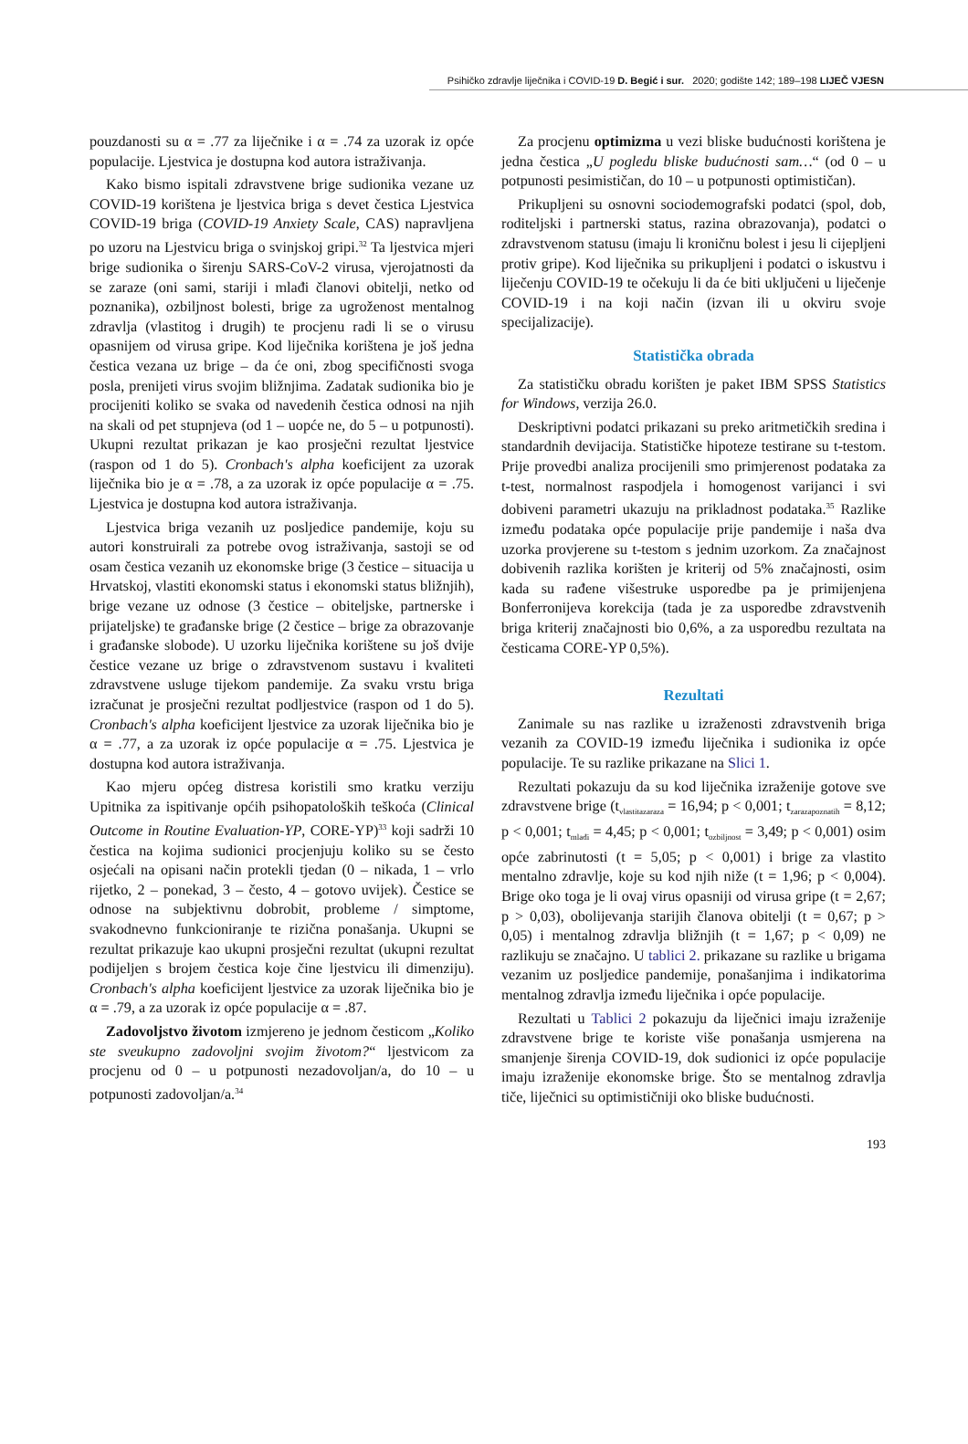Psihičko zdravlje liječnika i COVID-19 D. Begić i sur. 2020; godište 142; 189–198 LIJEČ VJESN
pouzdanosti su α = .77 za liječnike i α = .74 za uzorak iz opće populacije. Ljestvica je dostupna kod autora istraživanja.
Kako bismo ispitali zdravstvene brige sudionika vezane uz COVID-19 korištena je ljestvica briga s devet čestica Ljestvica COVID-19 briga (COVID-19 Anxiety Scale, CAS) napravljena po uzoru na Ljestvicu briga o svinjskoj gripi.<sup>32</sup> Ta ljestvica mjeri brige sudionika o širenju SARS-CoV-2 virusa, vjerojatnosti da se zaraze (oni sami, stariji i mlađi članovi obitelji, netko od poznanika), ozbiljnost bolesti, brige za ugroženost mentalnog zdravlja (vlastitog i drugih) te procjenu radi li se o virusu opasnijem od virusa gripe. Kod liječnika korištena je još jedna čestica vezana uz brige – da će oni, zbog specifičnosti svoga posla, prenijeti virus svojim bližnjima. Zadatak sudionika bio je procijeniti koliko se svaka od navedenih čestica odnosi na njih na skali od pet stupnjeva (od 1 – uopće ne, do 5 – u potpunosti). Ukupni rezultat prikazan je kao prosječni rezultat ljestvice (raspon od 1 do 5). Cronbach's alpha koeficijent za uzorak liječnika bio je α = .78, a za uzorak iz opće populacije α = .75. Ljestvica je dostupna kod autora istraživanja.
Ljestvica briga vezanih uz posljedice pandemije, koju su autori konstruirali za potrebe ovog istraživanja, sastoji se od osam čestica vezanih uz ekonomske brige (3 čestice – situacija u Hrvatskoj, vlastiti ekonomski status i ekonomski status bližnjih), brige vezane uz odnose (3 čestice – obiteljske, partnerske i prijateljske) te građanske brige (2 čestice – brige za obrazovanje i građanske slobode). U uzorku liječnika korištene su još dvije čestice vezane uz brige o zdravstvenom sustavu i kvaliteti zdravstvene usluge tijekom pandemije. Za svaku vrstu briga izračunat je prosječni rezultat podljestvice (raspon od 1 do 5). Cronbach's alpha koeficijent ljestvice za uzorak liječnika bio je α = .77, a za uzorak iz opće populacije α = .75. Ljestvica je dostupna kod autora istraživanja.
Kao mjeru općeg distresa koristili smo kratku verziju Upitnika za ispitivanje općih psihopatoloških teškoća (Clinical Outcome in Routine Evaluation-YP, CORE-YP)<sup>33</sup> koji sadrži 10 čestica na kojima sudionici procjenjuju koliko su se često osjećali na opisani način protekli tjedan (0 – nikada, 1 – vrlo rijetko, 2 – ponekad, 3 – često, 4 – gotovo uvijek). Čestice se odnose na subjektivnu dobrobit, probleme / simptome, svakodnevno funkcioniranje te rizična ponašanja. Ukupni se rezultat prikazuje kao ukupni prosječni rezultat (ukupni rezultat podijeljen s brojem čestica koje čine ljestvicu ili dimenziju). Cronbach's alpha koeficijent ljestvice za uzorak liječnika bio je α = .79, a za uzorak iz opće populacije α = .87.
Zadovoljstvo životom izmjereno je jednom česticom „Koliko ste sveukupno zadovoljni svojim životom?“ ljestvicom za procjenu od 0 – u potpunosti nezadovoljan/a, do 10 – u potpunosti zadovoljan/a.<sup>34</sup>
Za procjenu optimizma u vezi bliske budućnosti korištena je jedna čestica „U pogledu bliske budućnosti sam…“ (od 0 – u potpunosti pesimističan, do 10 – u potpunosti optimističan).
Prikupljeni su osnovni sociodemografski podatci (spol, dob, roditeljski i partnerski status, razina obrazovanja), podatci o zdravstvenom statusu (imaju li kroničnu bolest i jesu li cijepljeni protiv gripe). Kod liječnika su prikupljeni i podatci o iskustvu i liječenju COVID-19 te očekuju li da će biti uključeni u liječenje COVID-19 i na koji način (izvan ili u okviru svoje specijalizacije).
Statistička obrada
Za statističku obradu korišten je paket IBM SPSS Statistics for Windows, verzija 26.0.
Deskriptivni podatci prikazani su preko aritmetičkih sredina i standardnih devijacija. Statističke hipoteze testirane su t-testom. Prije provedbi analiza procijenili smo primjerenost podataka za t-test, normalnost raspodjela i homogenost varijanci i svi dobiveni parametri ukazuju na prikladnost podataka.<sup>35</sup> Razlike između podataka opće populacije prije pandemije i naša dva uzorka provjerene su t-testom s jednim uzorkom. Za značajnost dobivenih razlika korišten je kriterij od 5% značajnosti, osim kada su rađene višestruke usporedbe pa je primijenjena Bonferronijeva korekcija (tada je za usporedbe zdravstvenih briga kriterij značajnosti bio 0,6%, a za usporedbu rezultata na česticama CORE-YP 0,5%).
Rezultati
Zanimale su nas razlike u izraženosti zdravstvenih briga vezanih za COVID-19 između liječnika i sudionika iz opće populacije. Te su razlike prikazane na Slici 1.
Rezultati pokazuju da su kod liječnika izraženije gotove sve zdravstvene brige (t<sub>vlastitazaraza</sub> = 16,94; p < 0,001; t<sub>zarazapoznatih</sub> = 8,12; p < 0,001; t<sub>mlađi</sub> = 4,45; p < 0,001; t<sub>ozbiljnost</sub> = 3,49; p < 0,001) osim opće zabrinutosti (t = 5,05; p < 0,001) i brige za vlastito mentalno zdravlje, koje su kod njih niže (t = 1,96; p < 0,004). Brige oko toga je li ovaj virus opasniji od virusa gripe (t = 2,67; p > 0,03), obolijevanja starijih članova obitelji (t = 0,67; p > 0,05) i mentalnog zdravlja bližnjih (t = 1,67; p < 0,09) ne razlikuju se značajno. U tablici 2. prikazane su razlike u brigama vezanim uz posljedice pandemije, ponašanjima i indikatorima mentalnog zdravlja između liječnika i opće populacije.
Rezultati u Tablici 2 pokazuju da liječnici imaju izraženije zdravstvene brige te koriste više ponašanja usmjerena na smanjenje širenja COVID-19, dok sudionici iz opće populacije imaju izraženije ekonomske brige. Što se mentalnog zdravlja tiče, liječnici su optimističniji oko bliske budućnosti.
193